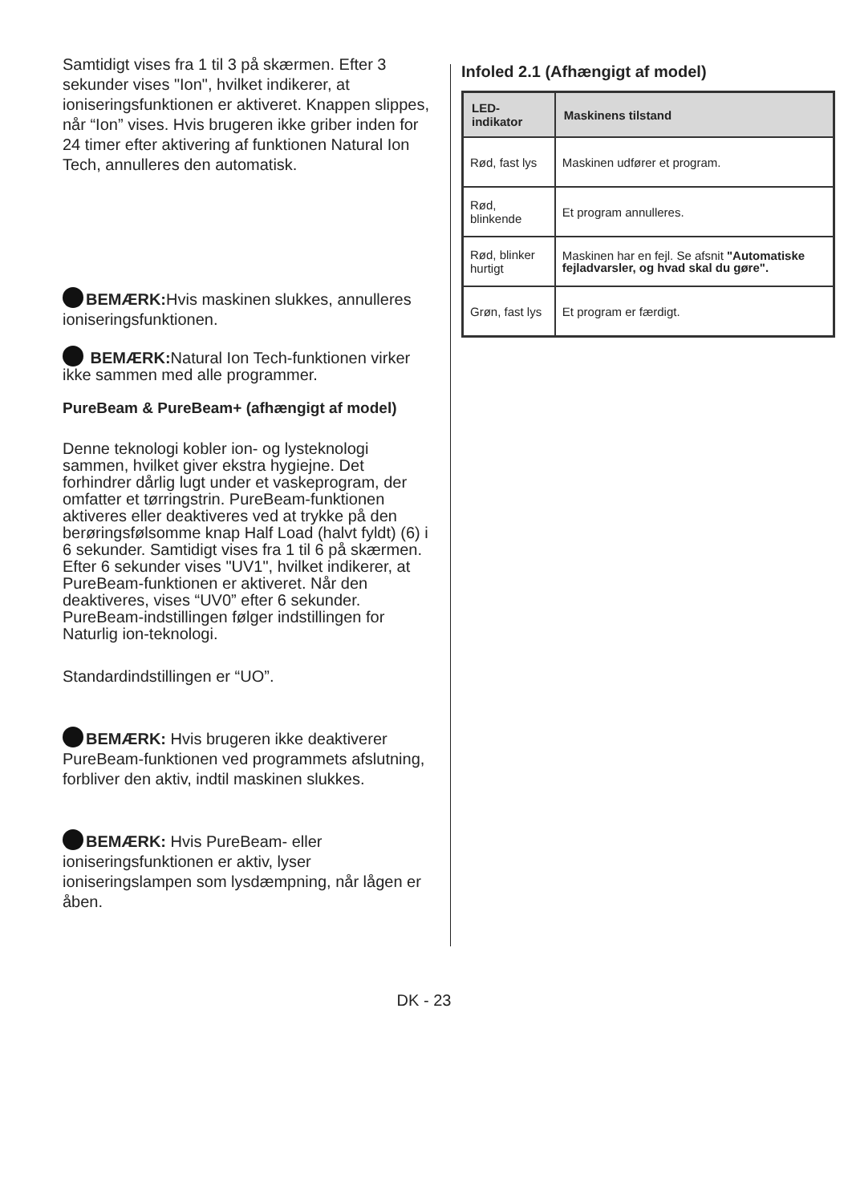Samtidigt vises fra 1 til 3 på skærmen. Efter 3 sekunder vises "Ion", hvilket indikerer, at ioniseringsfunktionen er aktiveret. Knappen slippes, når “Ion” vises. Hvis brugeren ikke griber inden for 24 timer efter aktivering af funktionen Natural Ion Tech, annulleres den automatisk.
BEMÆRK: Hvis maskinen slukkes, annulleres ioniseringsfunktionen.
BEMÆRK: Natural Ion Tech-funktionen virker ikke sammen med alle programmer.
PureBeam & PureBeam+ (afhængigt af model)
Denne teknologi kobler ion- og lysteknologi sammen, hvilket giver ekstra hygiejne. Det forhindrer dårlig lugt under et vaskeprogram, der omfatter et tørringstrin. PureBeam-funktionen aktiveres eller deaktiveres ved at trykke på den berøringsfølsomme knap Half Load (halvt fyldt) (6) i 6 sekunder. Samtidigt vises fra 1 til 6 på skærmen. Efter 6 sekunder vises "UV1", hvilket indikerer, at PureBeam-funktionen er aktiveret. Når den deaktiveres, vises “UV0” efter 6 sekunder. PureBeam-indstillingen følger indstillingen for Naturlig ion-teknologi.
Standardindstillingen er “UO”.
BEMÆRK: Hvis brugeren ikke deaktiverer PureBeam-funktionen ved programmets afslutning, forbliver den aktiv, indtil maskinen slukkes.
BEMÆRK: Hvis PureBeam- eller ioniseringsfunktionen er aktiv, lyser ioniseringslampen som lysdæmpning, når lågen er åben.
Infoled 2.1 (Afhængigt af model)
| LED-indikator | Maskinens tilstand |
| --- | --- |
| Rød, fast lys | Maskinen udfører et program. |
| Rød, blinkende | Et program annulleres. |
| Rød, blinker hurtigt | Maskinen har en fejl. Se afsnit "Automatiske fejladvarsler, og hvad skal du gøre". |
| Grøn, fast lys | Et program er færdigt. |
DK - 23